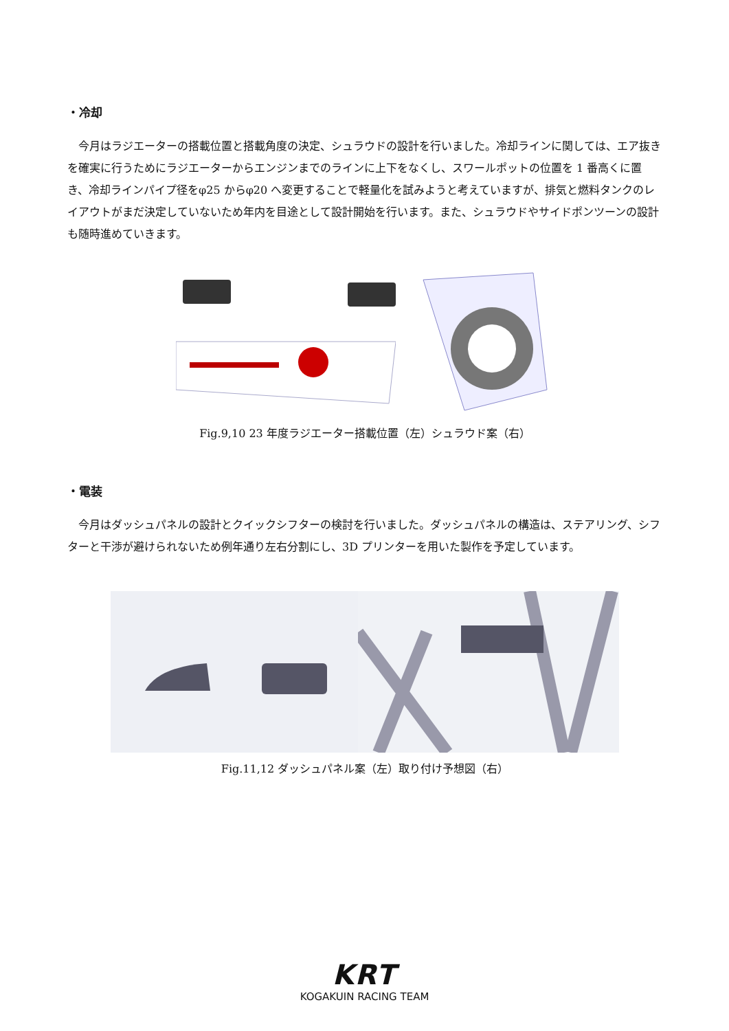・冷却
今月はラジエーターの搭載位置と搭載角度の決定、シュラウドの設計を行いました。冷却ラインに関しては、エア抜きを確実に行うためにラジエーターからエンジンまでのラインに上下をなくし、スワールポットの位置を 1 番高くに置き、冷却ラインパイプ径をφ25 からφ20 へ変更することで軽量化を試みようと考えていますが、排気と燃料タンクのレイアウトがまだ決定していないため年内を目途として設計開始を行います。また、シュラウドやサイドポンツーンの設計も随時進めていきます。
Fig.9,10 23 年度ラジエーター搭載位置（左）シュラウド案（右）
・電装
今月はダッシュパネルの設計とクイックシフターの検討を行いました。ダッシュパネルの構造は、ステアリング、シフターと干渉が避けられないため例年通り左右分割にし、3D プリンターを用いた製作を予定しています。
Fig.11,12 ダッシュパネル案（左）取り付け予想図（右）
KRT
KOGAKUIN RACING TEAM